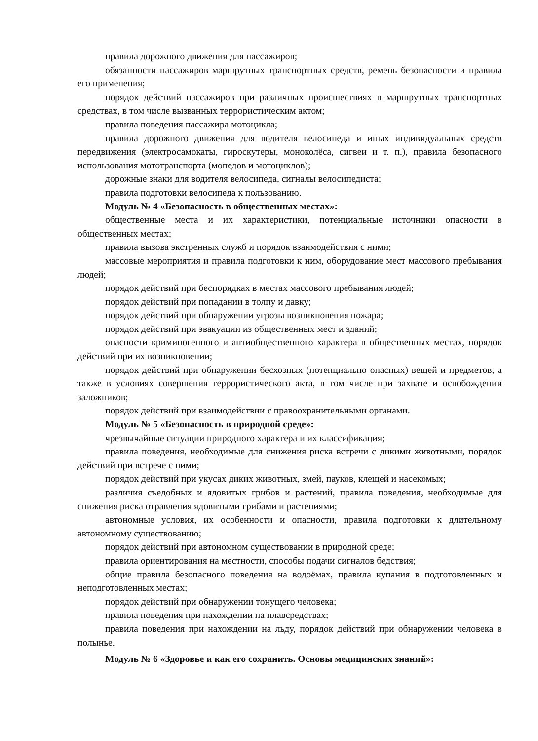правила дорожного движения для пассажиров;
обязанности пассажиров маршрутных транспортных средств, ремень безопасности и правила его применения;
порядок действий пассажиров при различных происшествиях в маршрутных транспортных средствах, в том числе вызванных террористическим актом;
правила поведения пассажира мотоцикла;
правила дорожного движения для водителя велосипеда и иных индивидуальных средств передвижения (электросамокаты, гироскутеры, моноколёса, сигвеи и т. п.), правила безопасного использования мототранспорта (мопедов и мотоциклов);
дорожные знаки для водителя велосипеда, сигналы велосипедиста;
правила подготовки велосипеда к пользованию.
Модуль № 4 «Безопасность в общественных местах»:
общественные места и их характеристики, потенциальные источники опасности в общественных местах;
правила вызова экстренных служб и порядок взаимодействия с ними;
массовые мероприятия и правила подготовки к ним, оборудование мест массового пребывания людей;
порядок действий при беспорядках в местах массового пребывания людей;
порядок действий при попадании в толпу и давку;
порядок действий при обнаружении угрозы возникновения пожара;
порядок действий при эвакуации из общественных мест и зданий;
опасности криминогенного и антиобщественного характера в общественных местах, порядок действий при их возникновении;
порядок действий при обнаружении бесхозных (потенциально опасных) вещей и предметов, а также в условиях совершения террористического акта, в том числе при захвате и освобождении заложников;
порядок действий при взаимодействии с правоохранительными органами.
Модуль № 5 «Безопасность в природной среде»:
чрезвычайные ситуации природного характера и их классификация;
правила поведения, необходимые для снижения риска встречи с дикими животными, порядок действий при встрече с ними;
порядок действий при укусах диких животных, змей, пауков, клещей и насекомых;
различия съедобных и ядовитых грибов и растений, правила поведения, необходимые для снижения риска отравления ядовитыми грибами и растениями;
автономные условия, их особенности и опасности, правила подготовки к длительному автономному существованию;
порядок действий при автономном существовании в природной среде;
правила ориентирования на местности, способы подачи сигналов бедствия;
общие правила безопасного поведения на водоёмах, правила купания в подготовленных и неподготовленных местах;
порядок действий при обнаружении тонущего человека;
правила поведения при нахождении на плавсредствах;
правила поведения при нахождении на льду, порядок действий при обнаружении человека в полынье.
Модуль № 6 «Здоровье и как его сохранить. Основы медицинских знаний»: